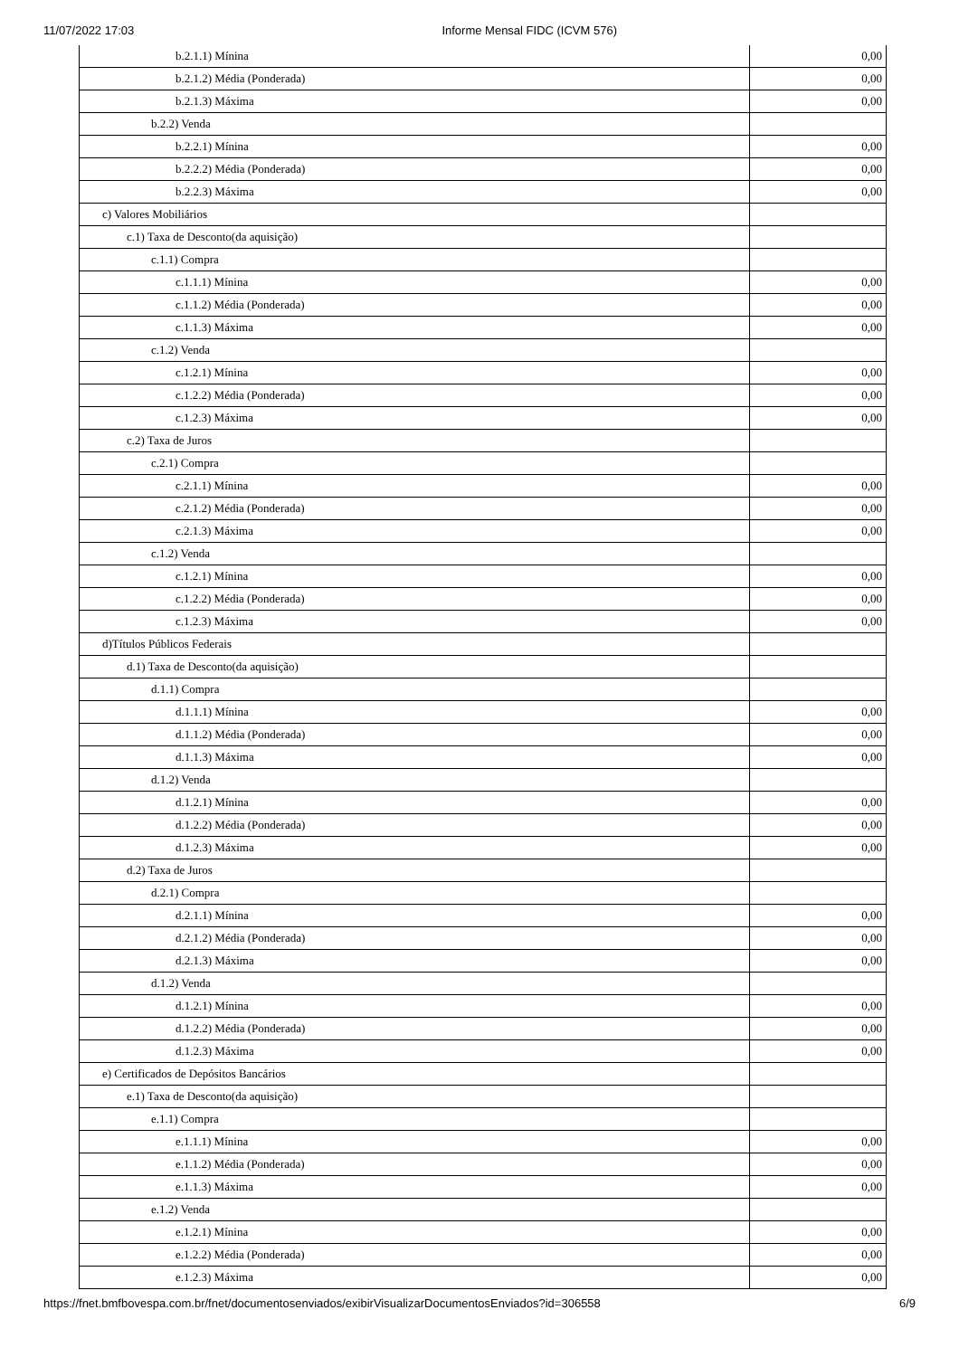11/07/2022 17:03 Informe Mensal FIDC (ICVM 576)
| b.2.1.1) Mínina | 0,00 |
| b.2.1.2) Média (Ponderada) | 0,00 |
| b.2.1.3) Máxima | 0,00 |
| b.2.2) Venda | |
| b.2.2.1) Mínina | 0,00 |
| b.2.2.2) Média (Ponderada) | 0,00 |
| b.2.2.3) Máxima | 0,00 |
| c) Valores Mobiliários | |
| c.1) Taxa de Desconto(da aquisição) | |
| c.1.1) Compra | |
| c.1.1.1) Mínina | 0,00 |
| c.1.1.2) Média (Ponderada) | 0,00 |
| c.1.1.3) Máxima | 0,00 |
| c.1.2) Venda | |
| c.1.2.1) Mínina | 0,00 |
| c.1.2.2) Média (Ponderada) | 0,00 |
| c.1.2.3) Máxima | 0,00 |
| c.2) Taxa de Juros | |
| c.2.1) Compra | |
| c.2.1.1) Mínina | 0,00 |
| c.2.1.2) Média (Ponderada) | 0,00 |
| c.2.1.3) Máxima | 0,00 |
| c.1.2) Venda | |
| c.1.2.1) Mínina | 0,00 |
| c.1.2.2) Média (Ponderada) | 0,00 |
| c.1.2.3) Máxima | 0,00 |
| d)Títulos Públicos Federais | |
| d.1) Taxa de Desconto(da aquisição) | |
| d.1.1) Compra | |
| d.1.1.1) Mínina | 0,00 |
| d.1.1.2) Média (Ponderada) | 0,00 |
| d.1.1.3) Máxima | 0,00 |
| d.1.2) Venda | |
| d.1.2.1) Mínina | 0,00 |
| d.1.2.2) Média (Ponderada) | 0,00 |
| d.1.2.3) Máxima | 0,00 |
| d.2) Taxa de Juros | |
| d.2.1) Compra | |
| d.2.1.1) Mínina | 0,00 |
| d.2.1.2) Média (Ponderada) | 0,00 |
| d.2.1.3) Máxima | 0,00 |
| d.1.2) Venda | |
| d.1.2.1) Mínina | 0,00 |
| d.1.2.2) Média (Ponderada) | 0,00 |
| d.1.2.3) Máxima | 0,00 |
| e) Certificados de Depósitos Bancários | |
| e.1) Taxa de Desconto(da aquisição) | |
| e.1.1) Compra | |
| e.1.1.1) Mínina | 0,00 |
| e.1.1.2) Média (Ponderada) | 0,00 |
| e.1.1.3) Máxima | 0,00 |
| e.1.2) Venda | |
| e.1.2.1) Mínina | 0,00 |
| e.1.2.2) Média (Ponderada) | 0,00 |
| e.1.2.3) Máxima | 0,00 |
https://fnet.bmfbovespa.com.br/fnet/documentosenviados/exibirVisualizarDocumentosEnviados?id=306558 6/9